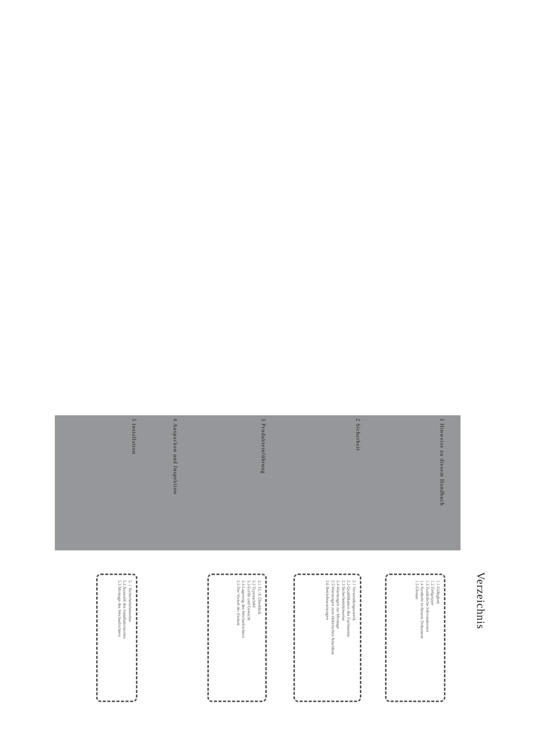Verzeichnis
1 Hinweise zu diesem Handbuch
1.1 Gültigkeit
1.2 Zielgruppe
1.3 Zusätzliche Informationen
1.4 Symbole in diesem Dokument
1.5 Glossar
2 Sicherheit
2.1 Verwendungszweck
2.2 Qualifikation des Fachmanns
2.3 Sicherheitshinweise
2.4 Warnungen zur Montage
2.5 Warnungen zum elektrischen Anschluss
2.6 Betriebswarnungen
3 Produkteinführung
3.1 TL-X Überblick
3.2 Typenschild
3.3 Größe und Gewicht
3.4 Lagerung des Wechselrichters
3.5 Der Vorteil der Einheit
4 Auspacken und Inspektion
5 Installation
5. 1 Sicherheitshinweise
5.2 Auswahl des Installationsortes
5.3 Montage des Wechselrichters